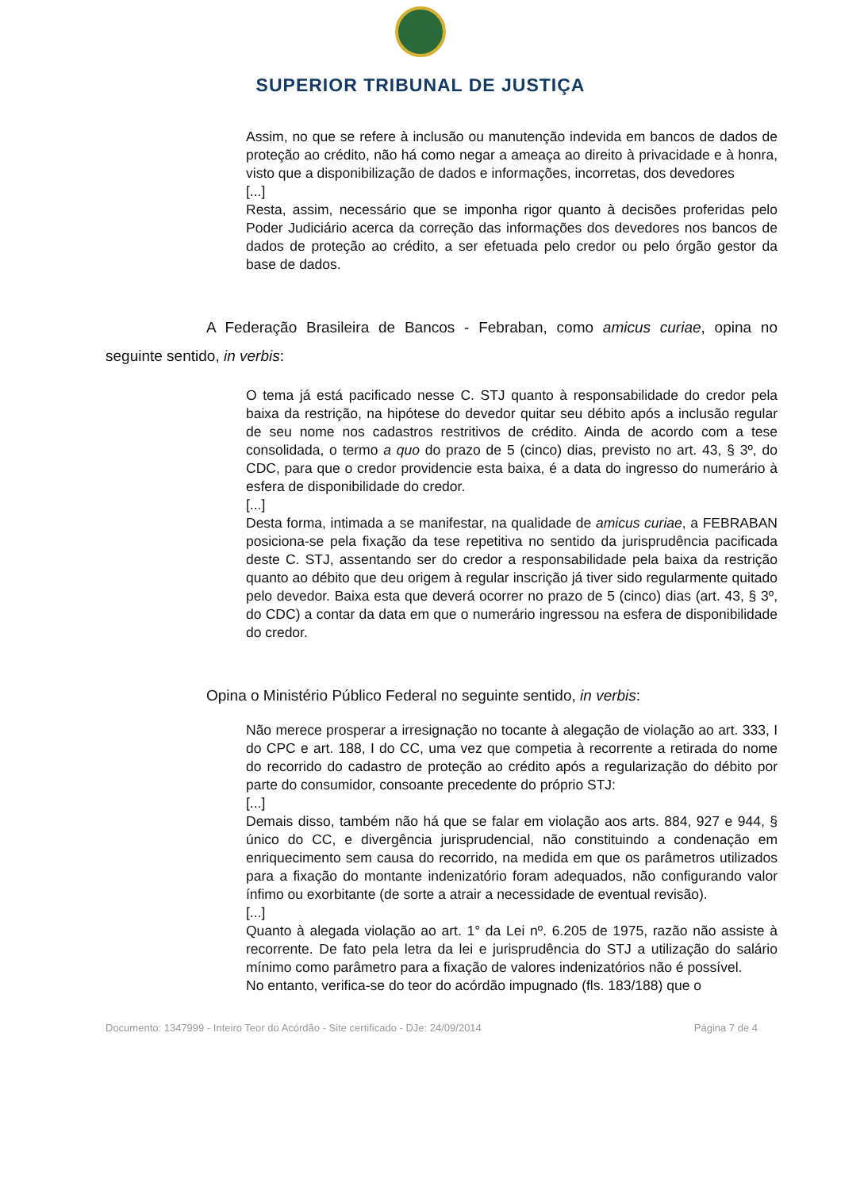SUPERIOR TRIBUNAL DE JUSTIÇA
Assim, no que se refere à inclusão ou manutenção indevida em bancos de dados de proteção ao crédito, não há como negar a ameaça ao direito à privacidade e à honra, visto que a disponibilização de dados e informações, incorretas, dos devedores
[...]
Resta, assim, necessário que se imponha rigor quanto à decisões proferidas pelo Poder Judiciário acerca da correção das informações dos devedores nos bancos de dados de proteção ao crédito, a ser efetuada pelo credor ou pelo órgão gestor da base de dados.
A Federação Brasileira de Bancos - Febraban, como amicus curiae, opina no seguinte sentido, in verbis:
O tema já está pacificado nesse C. STJ quanto à responsabilidade do credor pela baixa da restrição, na hipótese do devedor quitar seu débito após a inclusão regular de seu nome nos cadastros restritivos de crédito. Ainda de acordo com a tese consolidada, o termo a quo do prazo de 5 (cinco) dias, previsto no art. 43, § 3º, do CDC, para que o credor providencie esta baixa, é a data do ingresso do numerário à esfera de disponibilidade do credor.
[...]
Desta forma, intimada a se manifestar, na qualidade de amicus curiae, a FEBRABAN posiciona-se pela fixação da tese repetitiva no sentido da jurisprudência pacificada deste C. STJ, assentando ser do credor a responsabilidade pela baixa da restrição quanto ao débito que deu origem à regular inscrição já tiver sido regularmente quitado pelo devedor. Baixa esta que deverá ocorrer no prazo de 5 (cinco) dias (art. 43, § 3º, do CDC) a contar da data em que o numerário ingressou na esfera de disponibilidade do credor.
Opina o Ministério Público Federal no seguinte sentido, in verbis:
Não merece prosperar a irresignação no tocante à alegação de violação ao art. 333, I do CPC e art. 188, I do CC, uma vez que competia à recorrente a retirada do nome do recorrido do cadastro de proteção ao crédito após a regularização do débito por parte do consumidor, consoante precedente do próprio STJ:
[...]
Demais disso, também não há que se falar em violação aos arts. 884, 927 e 944, § único do CC, e divergência jurisprudencial, não constituindo a condenação em enriquecimento sem causa do recorrido, na medida em que os parâmetros utilizados para a fixação do montante indenizatório foram adequados, não configurando valor ínfimo ou exorbitante (de sorte a atrair a necessidade de eventual revisão).
[...]
Quanto à alegada violação ao art. 1° da Lei nº. 6.205 de 1975, razão não assiste à recorrente. De fato pela letra da lei e jurisprudência do STJ a utilização do salário mínimo como parâmetro para a fixação de valores indenizatórios não é possível.
No entanto, verifica-se do teor do acórdão impugnado (fls. 183/188) que o
Documento: 1347999 - Inteiro Teor do Acórdão - Site certificado - DJe: 24/09/2014 Página 7 de 4